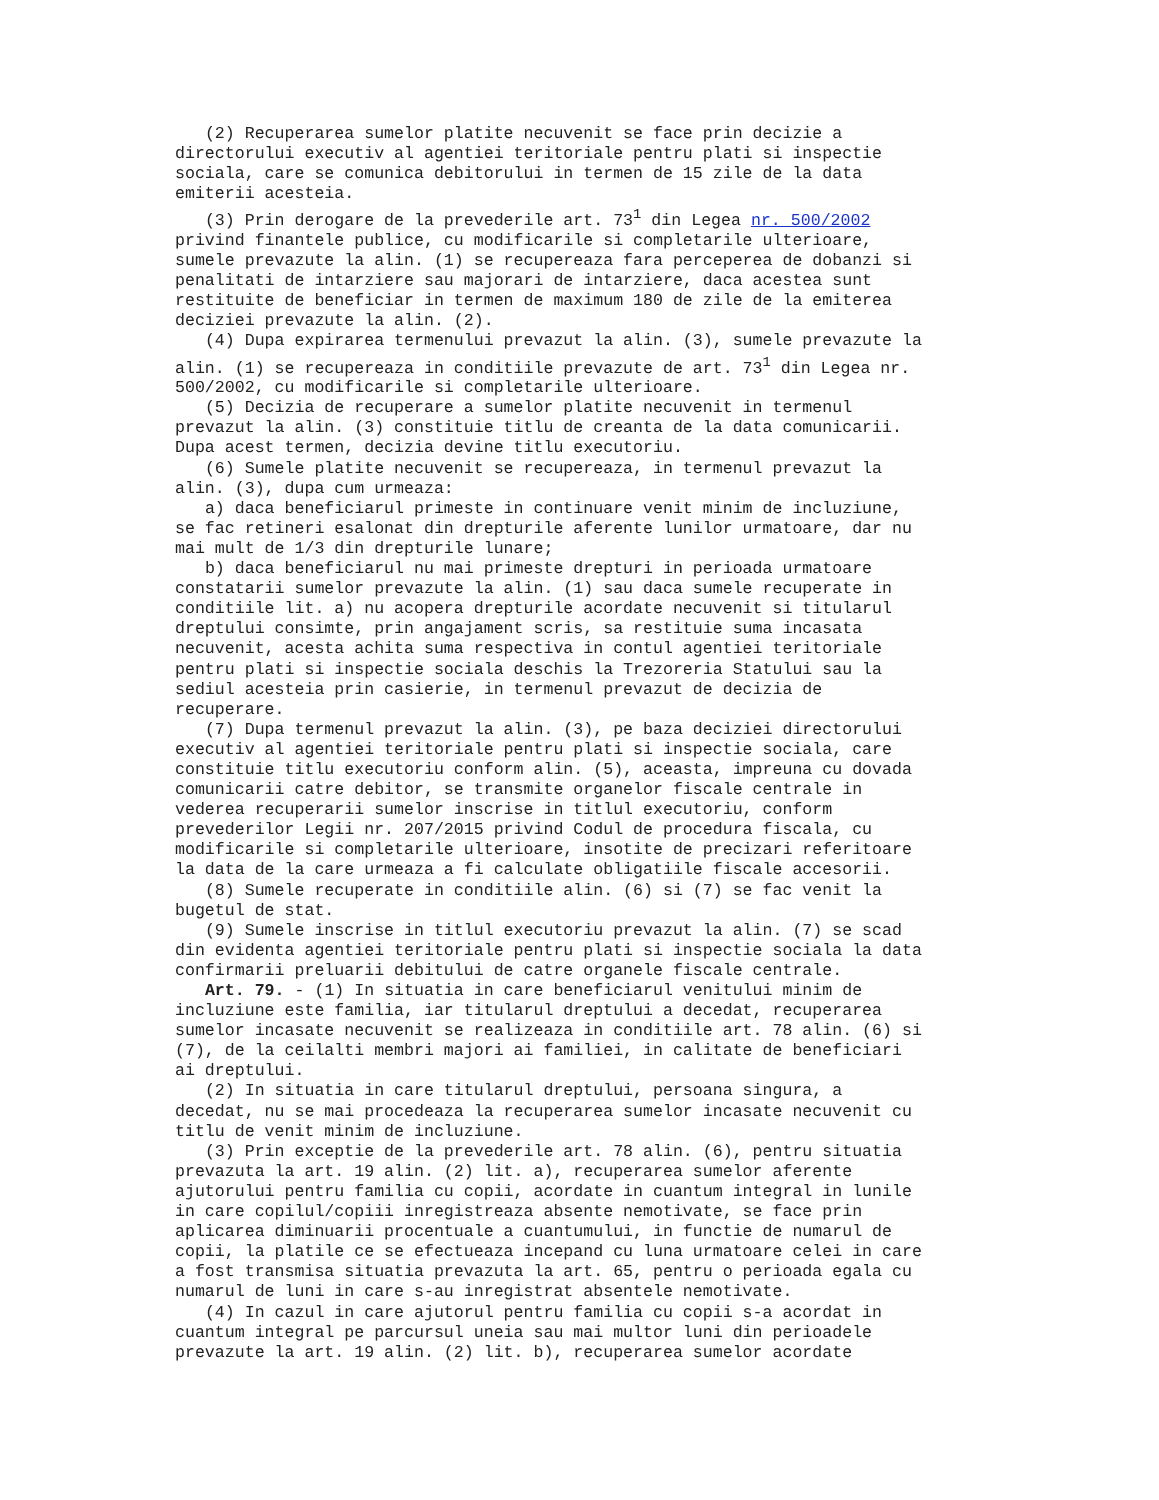(2) Recuperarea sumelor platite necuvenit se face prin decizie a directorului executiv al agentiei teritoriale pentru plati si inspectie sociala, care se comunica debitorului in termen de 15 zile de la data emiterii acesteia. (3) Prin derogare de la prevederile art. 73<sup>1</sup> din Legea nr. 500/2002 privind finantele publice, cu modificarile si completarile ulterioare, sumele prevazute la alin. (1) se recupereaza fara perceperea de dobanzi si penalitati de intarziere sau majorari de intarziere, daca acestea sunt restituite de beneficiar in termen de maximum 180 de zile de la emiterea deciziei prevazute la alin. (2). (4) Dupa expirarea termenului prevazut la alin. (3), sumele prevazute la alin. (1) se recupereaza in conditiile prevazute de art. 73<sup>1</sup> din Legea nr. 500/2002, cu modificarile si completarile ulterioare. (5) Decizia de recuperare a sumelor platite necuvenit in termenul prevazut la alin. (3) constituie titlu de creanta de la data comunicarii. Dupa acest termen, decizia devine titlu executoriu. (6) Sumele platite necuvenit se recupereaza, in termenul prevazut la alin. (3), dupa cum urmeaza: a) daca beneficiarul primeste in continuare venit minim de incluziune, se fac retineri esalonat din drepturile aferente lunilor urmatoare, dar nu mai mult de 1/3 din drepturile lunare; b) daca beneficiarul nu mai primeste drepturi in perioada urmatoare constatarii sumelor prevazute la alin. (1) sau daca sumele recuperate in conditiile lit. a) nu acopera drepturile acordate necuvenit si titularul dreptului consimte, prin angajament scris, sa restituie suma incasata necuvenit, acesta achita suma respectiva in contul agentiei teritoriale pentru plati si inspectie sociala deschis la Trezoreria Statului sau la sediul acesteia prin casierie, in termenul prevazut de decizia de recuperare. (7) Dupa termenul prevazut la alin. (3), pe baza deciziei directorului executiv al agentiei teritoriale pentru plati si inspectie sociala, care constituie titlu executoriu conform alin. (5), aceasta, impreuna cu dovada comunicarii catre debitor, se transmite organelor fiscale centrale in vederea recuperarii sumelor inscrise in titlul executoriu, conform prevederilor Legii nr. 207/2015 privind Codul de procedura fiscala, cu modificarile si completarile ulterioare, insotite de precizari referitoare la data de la care urmeaza a fi calculate obligatiile fiscale accesorii. (8) Sumele recuperate in conditiile alin. (6) si (7) se fac venit la bugetul de stat. (9) Sumele inscrise in titlul executoriu prevazut la alin. (7) se scad din evidenta agentiei teritoriale pentru plati si inspectie sociala la data confirmarii preluarii debitului de catre organele fiscale centrale. Art. 79. - (1) In situatia in care beneficiarul venitului minim de incluziune este familia, iar titularul dreptului a decedat, recuperarea sumelor incasate necuvenit se realizeaza in conditiile art. 78 alin. (6) si (7), de la ceilalti membri majori ai familiei, in calitate de beneficiari ai dreptului. (2) In situatia in care titularul dreptului, persoana singura, a decedat, nu se mai procedeaza la recuperarea sumelor incasate necuvenit cu titlu de venit minim de incluziune. (3) Prin exceptie de la prevederile art. 78 alin. (6), pentru situatia prevazuta la art. 19 alin. (2) lit. a), recuperarea sumelor aferente ajutorului pentru familia cu copii, acordate in cuantum integral in lunile in care copilul/copiii inregistreaza absente nemotivate, se face prin aplicarea diminuarii procentuale a cuantumului, in functie de numarul de copii, la platile ce se efectueaza incepand cu luna urmatoare celei in care a fost transmisa situatia prevazuta la art. 65, pentru o perioada egala cu numarul de luni in care s-au inregistrat absentele nemotivate. (4) In cazul in care ajutorul pentru familia cu copii s-a acordat in cuantum integral pe parcursul uneia sau mai multor luni din perioadele prevazute la art. 19 alin. (2) lit. b), recuperarea sumelor acordate